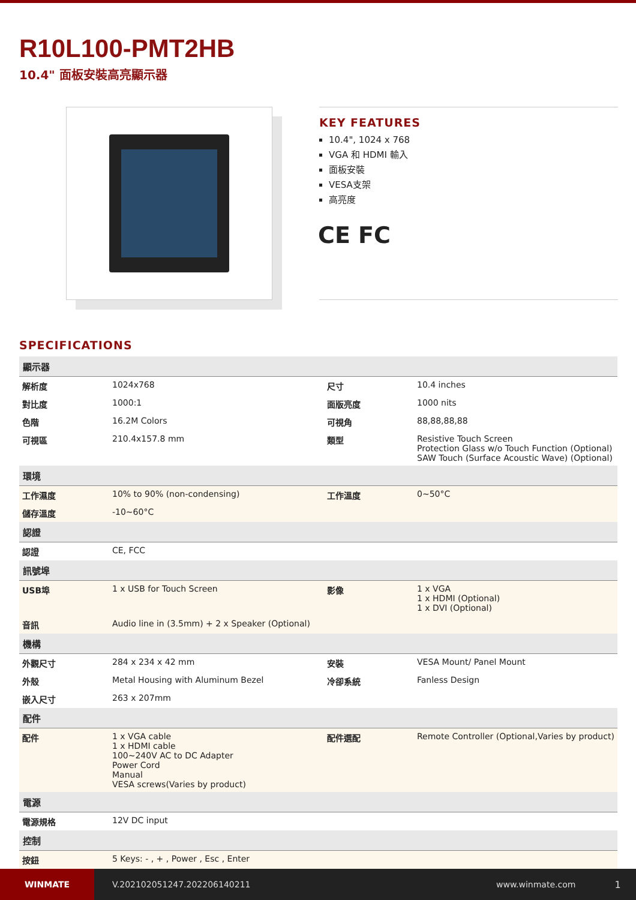R10L100-PMT2HB
10.4" 面板安裝高亮顯示器
KEY FEATURES
10.4", 1024 x 768
VGA 和 HDMI 輸入
面板安裝
VESA支架
高亮度
CE FC
SPECIFICATIONS
| 顯示器 | | | |
| --- | --- | --- | --- |
| 解析度 | 1024x768 | 尺寸 | 10.4 inches |
| 對比度 | 1000:1 | 面版亮度 | 1000 nits |
| 色階 | 16.2M Colors | 可視角 | 88,88,88,88 |
| 可視區 | 210.4x157.8 mm | 類型 | Resistive Touch Screen Protection Glass w/o Touch Function (Optional) SAW Touch (Surface Acoustic Wave) (Optional) |
| 環境 | | | |
| 工作濕度 | 10% to 90% (non-condensing) | 工作溫度 | 0~50°C |
| 儲存溫度 | -10~60°C | | |
| 認證 | | | |
| 認證 | CE, FCC | | |
| 訊號埠 | | | |
| USB埠 | 1 x USB for Touch Screen | 影像 | 1 x VGA 1 x HDMI (Optional) 1 x DVI (Optional) |
| 音訊 | Audio line in (3.5mm) + 2 x Speaker (Optional) | | |
| 機構 | | | |
| 外觀尺寸 | 284 x 234 x 42 mm | 安裝 | VESA Mount/ Panel Mount |
| 外殼 | Metal Housing with Aluminum Bezel | 冷卻系統 | Fanless Design |
| 嵌入尺寸 | 263 x 207mm | | |
| 配件 | | | |
| 配件 | 1 x VGA cable 1 x HDMI cable 100~240V AC to DC Adapter Power Cord Manual VESA screws(Varies by product) | 配件選配 | Remote Controller (Optional,Varies by product) |
| 電源 | | | |
| 電源規格 | 12V DC input | | |
| 控制 | | | |
| 按鈕 | 5 Keys: - , + , Power , Esc , Enter | | |
WINMATE
V.202102051247.202206140211 www.winmate.com 1